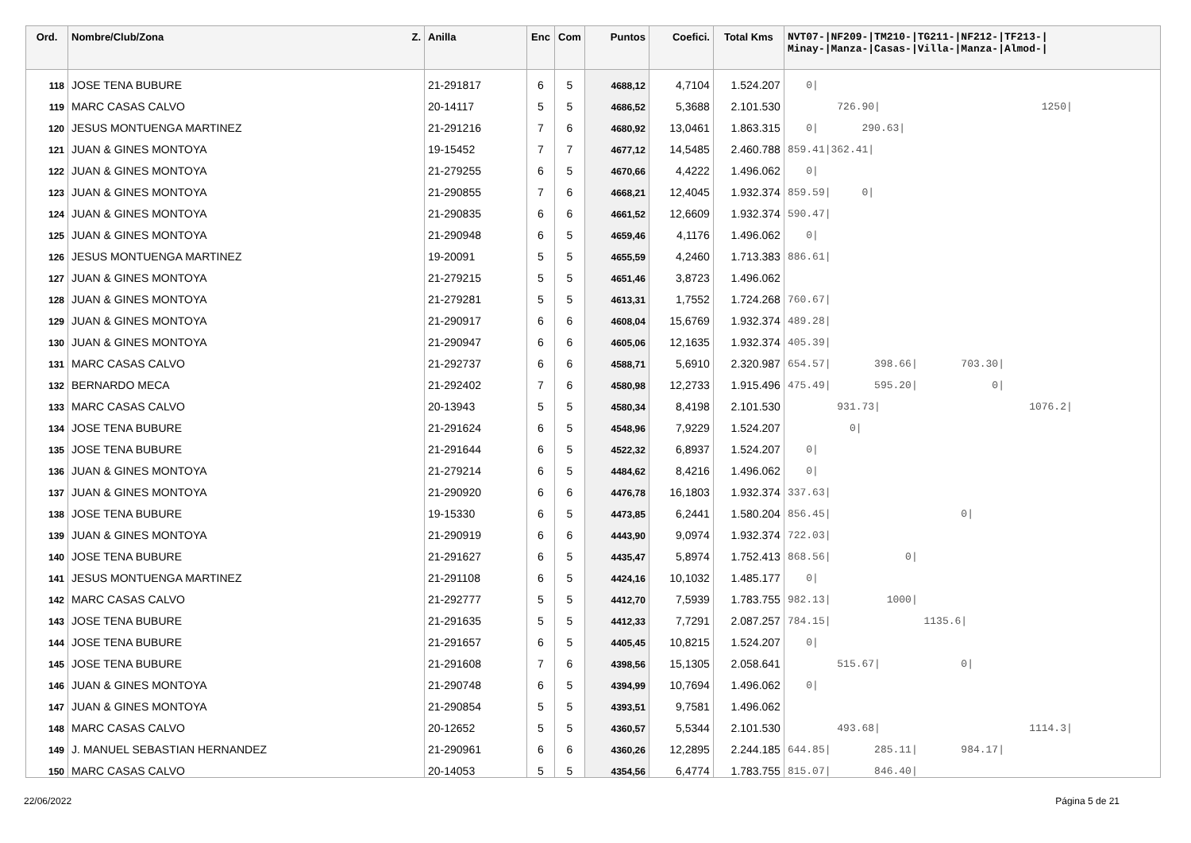| Ord. | Nombre/Club/Zona Z. | Anilla | Enc | Com | Puntos | Coefici. | Total Kms | NVT07-/NF209-/TM210-/TG211-/NF212-/TF213-/ Minay-/Manza-/Casas-/Villa-/Manza-/Almod-/ |
| --- | --- | --- | --- | --- | --- | --- | --- | --- |
| 118 | JOSE TENA BUBURE | 21-291817 | 6 | 5 | 4688,12 | 4,7104 | 1.524.207 | 0/ |
| 119 | MARC CASAS CALVO | 20-14117 | 5 | 5 | 4686,52 | 5,3688 | 2.101.530 | 726.90/ 1250/ |
| 120 | JESUS MONTUENGA MARTINEZ | 21-291216 | 7 | 6 | 4680,92 | 13,0461 | 1.863.315 | 0/ 290.63/ |
| 121 | JUAN & GINES MONTOYA | 19-15452 | 7 | 7 | 4677,12 | 14,5485 | 2.460.788 | 859.41/362.41/ |
| 122 | JUAN & GINES MONTOYA | 21-279255 | 6 | 5 | 4670,66 | 4,4222 | 1.496.062 | 0/ |
| 123 | JUAN & GINES MONTOYA | 21-290855 | 7 | 6 | 4668,21 | 12,4045 | 1.932.374 | 859.59/ 0/ |
| 124 | JUAN & GINES MONTOYA | 21-290835 | 6 | 6 | 4661,52 | 12,6609 | 1.932.374 | 590.47/ |
| 125 | JUAN & GINES MONTOYA | 21-290948 | 6 | 5 | 4659,46 | 4,1176 | 1.496.062 | 0/ |
| 126 | JESUS MONTUENGA MARTINEZ | 19-20091 | 5 | 5 | 4655,59 | 4,2460 | 1.713.383 | 886.61/ |
| 127 | JUAN & GINES MONTOYA | 21-279215 | 5 | 5 | 4651,46 | 3,8723 | 1.496.062 | |
| 128 | JUAN & GINES MONTOYA | 21-279281 | 5 | 5 | 4613,31 | 1,7552 | 1.724.268 | 760.67/ |
| 129 | JUAN & GINES MONTOYA | 21-290917 | 6 | 6 | 4608,04 | 15,6769 | 1.932.374 | 489.28/ |
| 130 | JUAN & GINES MONTOYA | 21-290947 | 6 | 6 | 4605,06 | 12,1635 | 1.932.374 | 405.39/ |
| 131 | MARC CASAS CALVO | 21-292737 | 6 | 6 | 4588,71 | 5,6910 | 2.320.987 | 654.57/ 398.66/ 703.30/ |
| 132 | BERNARDO MECA | 21-292402 | 7 | 6 | 4580,98 | 12,2733 | 1.915.496 | 475.49/ 595.20/ 0/ |
| 133 | MARC CASAS CALVO | 20-13943 | 5 | 5 | 4580,34 | 8,4198 | 2.101.530 | 931.73/ 1076.2/ |
| 134 | JOSE TENA BUBURE | 21-291624 | 6 | 5 | 4548,96 | 7,9229 | 1.524.207 | 0/ |
| 135 | JOSE TENA BUBURE | 21-291644 | 6 | 5 | 4522,32 | 6,8937 | 1.524.207 | 0/ |
| 136 | JUAN & GINES MONTOYA | 21-279214 | 6 | 5 | 4484,62 | 8,4216 | 1.496.062 | 0/ |
| 137 | JUAN & GINES MONTOYA | 21-290920 | 6 | 6 | 4476,78 | 16,1803 | 1.932.374 | 337.63/ |
| 138 | JOSE TENA BUBURE | 19-15330 | 6 | 5 | 4473,85 | 6,2441 | 1.580.204 | 856.45/ 0/ |
| 139 | JUAN & GINES MONTOYA | 21-290919 | 6 | 6 | 4443,90 | 9,0974 | 1.932.374 | 722.03/ |
| 140 | JOSE TENA BUBURE | 21-291627 | 6 | 5 | 4435,47 | 5,8974 | 1.752.413 | 868.56/ 0/ |
| 141 | JESUS MONTUENGA MARTINEZ | 21-291108 | 6 | 5 | 4424,16 | 10,1032 | 1.485.177 | 0/ |
| 142 | MARC CASAS CALVO | 21-292777 | 5 | 5 | 4412,70 | 7,5939 | 1.783.755 | 982.13/ 1000/ |
| 143 | JOSE TENA BUBURE | 21-291635 | 5 | 5 | 4412,33 | 7,7291 | 2.087.257 | 784.15/ 1135.6/ |
| 144 | JOSE TENA BUBURE | 21-291657 | 6 | 5 | 4405,45 | 10,8215 | 1.524.207 | 0/ |
| 145 | JOSE TENA BUBURE | 21-291608 | 7 | 6 | 4398,56 | 15,1305 | 2.058.641 | 515.67/ 0/ |
| 146 | JUAN & GINES MONTOYA | 21-290748 | 6 | 5 | 4394,99 | 10,7694 | 1.496.062 | 0/ |
| 147 | JUAN & GINES MONTOYA | 21-290854 | 5 | 5 | 4393,51 | 9,7581 | 1.496.062 | |
| 148 | MARC CASAS CALVO | 20-12652 | 5 | 5 | 4360,57 | 5,5344 | 2.101.530 | 493.68/ 1114.3/ |
| 149 | J. MANUEL SEBASTIAN HERNANDEZ | 21-290961 | 6 | 6 | 4360,26 | 12,2895 | 2.244.185 | 644.85/ 285.11/ 984.17/ |
| 150 | MARC CASAS CALVO | 20-14053 | 5 | 5 | 4354,56 | 6,4774 | 1.783.755 | 815.07/ 846.40/ |
22/06/2022 Página 5 de 21